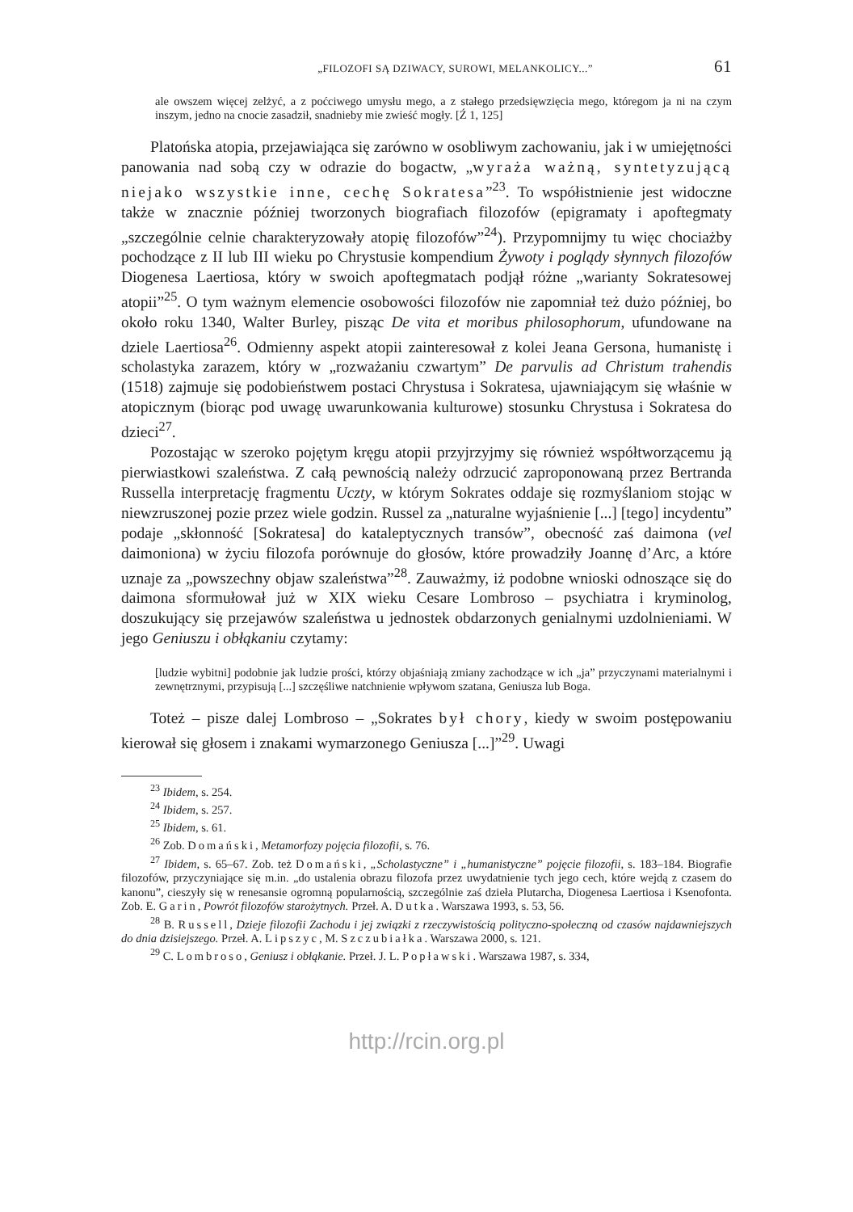„FILOZOFI SĄ DZIWACY, SUROWI, MELANKOLICY...” 61
ale owszem więcej zelżyć, a z poćciwego umysłu mego, a z stałego przedsięwzięcia mego, któregom ja ni na czym inszym, jedno na cnocie zasadził, snadnieby mie zwieść mogły. [Ź 1, 125]
Platońska atopia, przejawiająca się zarówno w osobliwym zachowaniu, jak i w umiejętności panowania nad sobą czy w odrazie do bogactw, „wyraża ważną, syntetyzującą niejako wszystkie inne, cechę Sokratesa”<sup>23</sup>. To współistnienie jest widoczne także w znacznie później tworzonych biografiach filozofów (epigramaty i apoftegmaty „szczególnie celnie charakteryzowały atopię filozofów”<sup>24</sup>). Przypomnijmy tu więc chociażby pochodzące z II lub III wieku po Chrystusie kompendium Żywoty i poglądy słynnych filozofów Diogenesa Laertiosa, który w swoich apoftegmatach podjął różne „warianty Sokratesowej atopii”<sup>25</sup>. O tym ważnym elemencie osobowości filozofów nie zapomniał też dużo później, bo około roku 1340, Walter Burley, pisząc De vita et moribus philosophorum, ufundowane na dziele Laertiosa<sup>26</sup>. Odmienny aspekt atopii zainteresował z kolei Jeana Gersona, humanistę i scholastyka zarazem, który w „rozważaniu czwartym” De parvulis ad Christum trahendis (1518) zajmuje się podobieństwem postaci Chrystusa i Sokratesa, ujawniającym się właśnie w atopicznym (biorąc pod uwagę uwarunkowania kulturowe) stosunku Chrystusa i Sokratesa do dzieci<sup>27</sup>.
Pozostając w szeroko pojętym kręgu atopii przyjrzyjmy się również współtworzącemu ją pierwiastkowi szaleństwa. Z całą pewnością należy odrzucić zaproponowaną przez Bertranda Russella interpretację fragmentu Uczty, w którym Sokrates oddaje się rozmyślaniom stojąc w niewzruszonej pozie przez wiele godzin. Russel za „naturalne wyjaśnienie [...] [tego] incydentu” podaje „skłonność [Sokratesa] do kataleptycznych transów”, obecność zaś daimona (vel daimoniona) w życiu filozofa porównuje do głosów, które prowadziły Joannę d’Arc, a które uznaje za „powszechny objaw szaleństwa”<sup>28</sup>. Zauważmy, iż podobne wnioski odnoszące się do daimona sformułował już w XIX wieku Cesare Lombroso – psychiatra i kryminolog, doszukujący się przejawów szaleństwa u jednostek obdarzonych genialnymi uzdolnieniami. W jego Geniuszu i obłąkaniu czytamy:
[ludzie wybitni] podobnie jak ludzie prości, którzy objaśniają zmiany zachodzące w ich „ja” przyczynami materialnymi i zewnętrznymi, przypisują [...] szczęśliwe natchnienie wpływom szatana, Geniusza lub Boga.
Toteż – pisze dalej Lombroso – „Sokrates był chory, kiedy w swoim postępowaniu kierował się głosem i znakami wymarzonego Geniusza [...]”<sup>29</sup>. Uwagi
<sup>23</sup> Ibidem, s. 254.
<sup>24</sup> Ibidem, s. 257.
<sup>25</sup> Ibidem, s. 61.
<sup>26</sup> Zob. Domański, Metamorfozy pojęcia filozofii, s. 76.
<sup>27</sup> Ibidem, s. 65–67. Zob. też Domański, „Scholastyczne” i „humanistyczne” pojęcie filozofii, s. 183–184. Biografie filozofów, przyczyniające się m.in. „do ustalenia obrazu filozofa przez uwydatnienie tych jego cech, które wejdą z czasem do kanonu”, cieszyły się w renesansie ogromną popularnością, szczególnie zaś dzieła Plutarcha, Diogenesa Laertiosa i Ksenofonta. Zob. E. Garin, Powrót filozofów starożytnych. Przeł. A. Dutka. Warszawa 1993, s. 53, 56.
<sup>28</sup> B. Russell, Dzieje filozofii Zachodu i jej związki z rzeczywistością polityczno-społeczną od czasów najdawniejszych do dnia dzisiejszego. Przeł. A. Lipszyc, M. Szczubiałka. Warszawa 2000, s. 121.
<sup>29</sup> C. Lombroso, Geniusz i obłąkanie. Przeł. J. L. Popławski. Warszawa 1987, s. 334,
http://rcin.org.pl